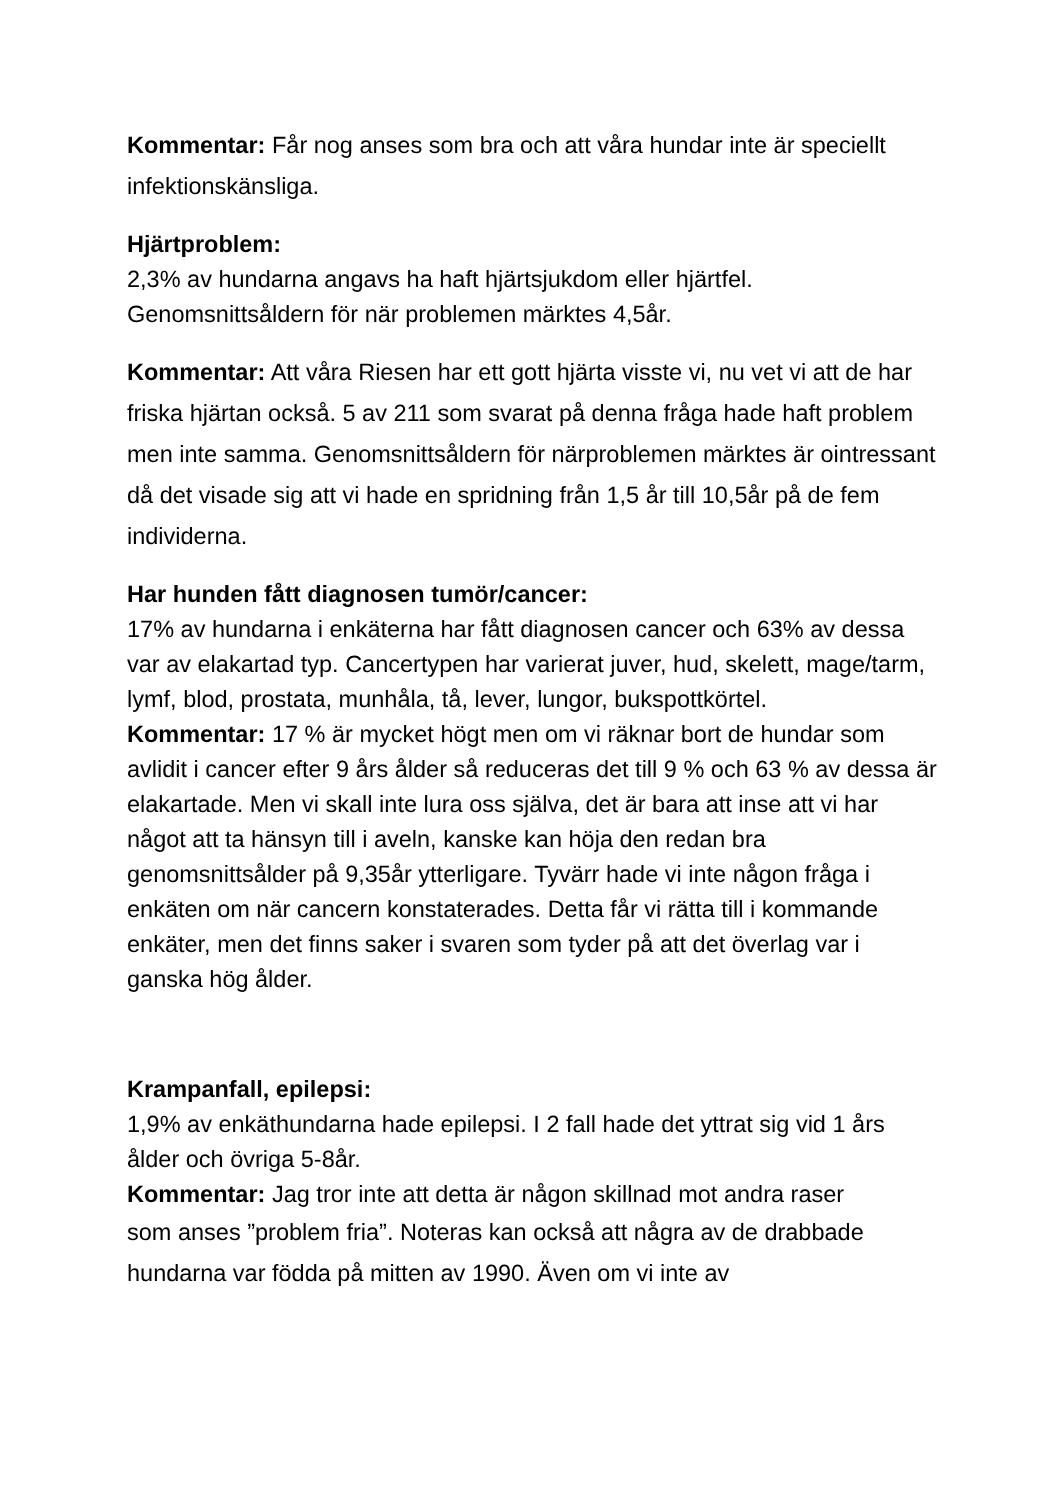Kommentar: Får nog anses som bra och att våra hundar inte är speciellt infektionskänsliga.
Hjärtproblem:
2,3% av hundarna angavs ha haft hjärtsjukdom eller hjärtfel.
Genomsnittsåldern för när problemen märktes 4,5år.
Kommentar: Att våra Riesen har ett gott hjärta visste vi, nu vet vi att de har friska hjärtan också. 5 av 211 som svarat på denna fråga hade haft problem men inte samma. Genomsnittsåldern för närproblemen märktes är ointressant då det visade sig att vi hade en spridning från 1,5 år till 10,5år på de fem individerna.
Har hunden fått diagnosen tumör/cancer:
17% av hundarna i enkäterna har fått diagnosen cancer och 63% av dessa var av elakartad typ. Cancertypen har varierat juver, hud, skelett, mage/tarm, lymf, blod, prostata, munhåla, tå, lever, lungor, bukspottkörtel.
Kommentar: 17 % är mycket högt men om vi räknar bort de hundar som avlidit i cancer efter 9 års ålder så reduceras det till 9 % och 63 % av dessa är elakartade. Men vi skall inte lura oss själva, det är bara att inse att vi har något att ta hänsyn till i aveln, kanske kan höja den redan bra genomsnittsålder på 9,35år ytterligare. Tyvärr hade vi inte någon fråga i enkäten om när cancern konstaterades. Detta får vi rätta till i kommande enkäter, men det finns saker i svaren som tyder på att det överlag var i ganska hög ålder.
Krampanfall, epilepsi:
1,9% av enkäthundarna hade epilepsi. I 2 fall hade det yttrat sig vid 1 års ålder och övriga 5-8år.
Kommentar: Jag tror inte att detta är någon skillnad mot andra raser
som anses ”problem fria”. Noteras kan också att några av de drabbade hundarna var födda på mitten av 1990. Även om vi inte av